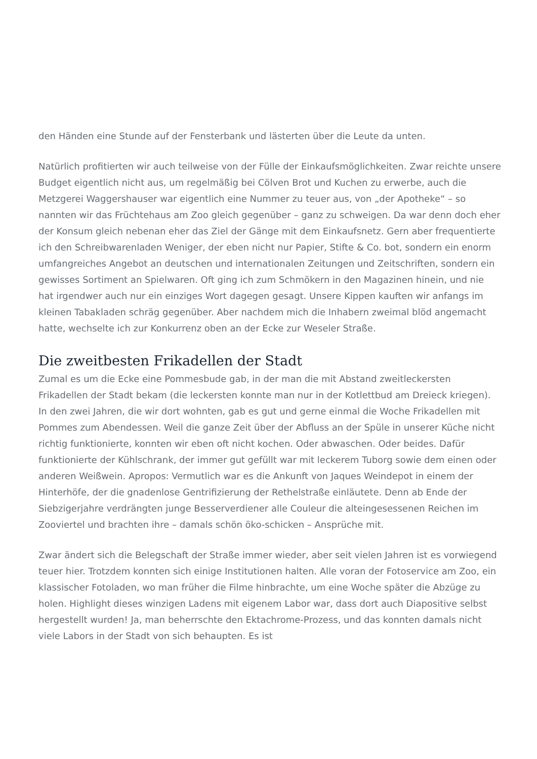den Händen eine Stunde auf der Fensterbank und lästerten über die Leute da unten.
Natürlich profitierten wir auch teilweise von der Fülle der Einkaufsmöglichkeiten. Zwar reichte unsere Budget eigentlich nicht aus, um regelmäßig bei Cölven Brot und Kuchen zu erwerbe, auch die Metzgerei Waggershauser war eigentlich eine Nummer zu teuer aus, von „der Apotheke“ – so nannten wir das Früchtehaus am Zoo gleich gegenüber – ganz zu schweigen. Da war denn doch eher der Konsum gleich nebenan eher das Ziel der Gänge mit dem Einkaufsnetz. Gern aber frequentierte ich den Schreibwarenladen Weniger, der eben nicht nur Papier, Stifte & Co. bot, sondern ein enorm umfangreiches Angebot an deutschen und internationalen Zeitungen und Zeitschriften, sondern ein gewisses Sortiment an Spielwaren. Oft ging ich zum Schmökern in den Magazinen hinein, und nie hat irgendwer auch nur ein einziges Wort dagegen gesagt. Unsere Kippen kauften wir anfangs im kleinen Tabakladen schräg gegenüber. Aber nachdem mich die Inhabern zweimal blöd angemacht hatte, wechselte ich zur Konkurrenz oben an der Ecke zur Weseler Straße.
Die zweitbesten Frikadellen der Stadt
Zumal es um die Ecke eine Pommesbude gab, in der man die mit Abstand zweitleckersten Frikadellen der Stadt bekam (die leckersten konnte man nur in der Kotlettbud am Dreieck kriegen). In den zwei Jahren, die wir dort wohnten, gab es gut und gerne einmal die Woche Frikadellen mit Pommes zum Abendessen. Weil die ganze Zeit über der Abfluss an der Spüle in unserer Küche nicht richtig funktionierte, konnten wir eben oft nicht kochen. Oder abwaschen. Oder beides. Dafür funktionierte der Kühlschrank, der immer gut gefüllt war mit leckerem Tuborg sowie dem einen oder anderen Weißwein. Apropos: Vermutlich war es die Ankunft von Jaques Weindepot in einem der Hinterhöfe, der die gnadenlose Gentrifizierung der Rethelstraße einläutete. Denn ab Ende der Siebzigerjahre verdrängten junge Besserverdiener alle Couleur die alteingesessenen Reichen im Zooviertel und brachten ihre – damals schön öko-schicken – Ansprüche mit.
Zwar ändert sich die Belegschaft der Straße immer wieder, aber seit vielen Jahren ist es vorwiegend teuer hier. Trotzdem konnten sich einige Institutionen halten. Alle voran der Fotoservice am Zoo, ein klassischer Fotoladen, wo man früher die Filme hinbrachte, um eine Woche später die Abzüge zu holen. Highlight dieses winzigen Ladens mit eigenem Labor war, dass dort auch Diapositive selbst hergestellt wurden! Ja, man beherrschte den Ektachrome-Prozess, und das konnten damals nicht viele Labors in der Stadt von sich behaupten. Es ist